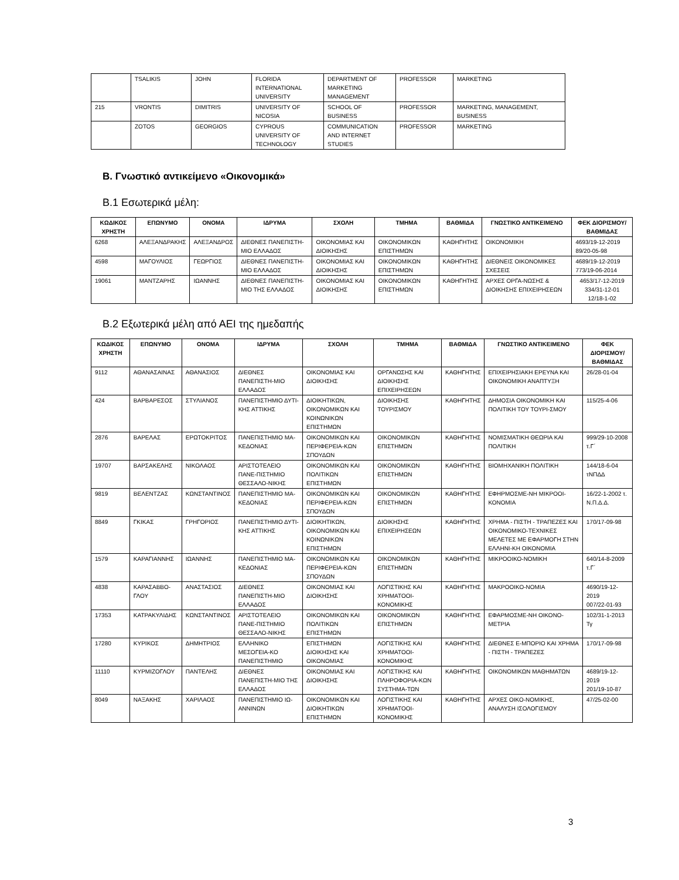| | TSALIKIS | JOHN | FLORIDA INTERNATIONAL UNIVERSITY | DEPARTMENT OF MARKETING MANAGEMENT | PROFESSOR | MARKETING |
| 215 | VRONTIS | DIMITRIS | UNIVERSITY OF NICOSIA | SCHOOL OF BUSINESS | PROFESSOR | MARKETING, MANAGEMENT, BUSINESS |
| | ZOTOS | GEORGIOS | CYPROUS UNIVERSITY OF TECHNOLOGY | COMMUNICATION AND INTERNET STUDIES | PROFESSOR | MARKETING |
Β. Γνωστικό αντικείμενο «Οικονομικά»
Β.1 Εσωτερικά μέλη:
| ΚΩΔΙΚΟΣ ΧΡΗΣΤΗ | ΕΠΩΝΥΜΟ | ΟΝΟΜΑ | ΙΔΡΥΜΑ | ΣΧΟΛΗ | ΤΜΗΜΑ | ΒΑΘΜΙΔΑ | ΓΝΩΣΤΙΚΟ ΑΝΤΙΚΕΙΜΕΝΟ | ΦΕΚ ΔΙΟΡΙΣΜΟΥ/ ΒΑΘΜΙΔΑΣ |
| --- | --- | --- | --- | --- | --- | --- | --- | --- |
| 6268 | ΑΛΕΞΑΝΔΡΑΚΗΣ | ΑΛΕΞΑΝΔΡΟΣ | ΔΙΕΘΝΕΣ ΠΑΝΕΠΙΣΤΗ-ΜΙΟ ΕΛΛΑΔΟΣ | ΟΙΚΟΝΟΜΙΑΣ ΚΑΙ ΔΙΟΙΚΗΣΗΣ | ΟΙΚΟΝΟΜΙΚΩΝ ΕΠΙΣΤΗΜΩΝ | ΚΑΘΗΓΗΤΗΣ | ΟΙΚΟΝΟΜΙΚΗ | 4693/19-12-2019 89/20-05-98 |
| 4598 | ΜΑΓΟΥΛΙΟΣ | ΓΕΩΡΓΙΟΣ | ΔΙΕΘΝΕΣ ΠΑΝΕΠΙΣΤΗ-ΜΙΟ ΕΛΛΑΔΟΣ | ΟΙΚΟΝΟΜΙΑΣ ΚΑΙ ΔΙΟΙΚΗΣΗΣ | ΟΙΚΟΝΟΜΙΚΩΝ ΕΠΙΣΤΗΜΩΝ | ΚΑΘΗΓΗΤΗΣ | ΔΙΕΘΝΕΙΣ ΟΙΚΟΝΟΜΙΚΕΣ ΣΧΕΣΕΙΣ | 4689/19-12-2019 773/19-06-2014 |
| 19061 | ΜΑΝΤΖΑΡΗΣ | ΙΩΑΝΝΗΣ | ΔΙΕΘΝΕΣ ΠΑΝΕΠΙΣΤΗ-ΜΙΟ ΤΗΣ ΕΛΛΑΔΟΣ | ΟΙΚΟΝΟΜΙΑΣ ΚΑΙ ΔΙΟΙΚΗΣΗΣ | ΟΙΚΟΝΟΜΙΚΩΝ ΕΠΙΣΤΗΜΩΝ | ΚΑΘΗΓΗΤΗΣ | ΑΡΧΕΣ ΟΡΓΑ-ΝΩΣΗΣ & ΔΙΟΙΚΗΣΗΣ ΕΠΙΧΕΙΡΗΣΕΩΝ | 4653/17-12-2019 334/31-12-01 12/18-1-02 |
Β.2 Εξωτερικά μέλη από ΑΕΙ της ημεδαπής
| ΚΩΔΙΚΟΣ ΧΡΗΣΤΗ | ΕΠΩΝΥΜΟ | ΟΝΟΜΑ | ΙΔΡΥΜΑ | ΣΧΟΛΗ | ΤΜΗΜΑ | ΒΑΘΜΙΔΑ | ΓΝΩΣΤΙΚΟ ΑΝΤΙΚΕΙΜΕΝΟ | ΦΕΚ ΔΙΟΡΙΣΜΟΥ/ ΒΑΘΜΙΔΑΣ |
| --- | --- | --- | --- | --- | --- | --- | --- | --- |
| 9112 | ΑΘΑΝΑΣΑΙΝΑΣ | ΑΘΑΝΑΣΙΟΣ | ΔΙΕΘΝΕΣ ΠΑΝΕΠΙΣΤΗ-ΜΙΟ ΕΛΛΑΔΟΣ | ΟΙΚΟΝΟΜΙΑΣ ΚΑΙ ΔΙΟΙΚΗΣΗΣ | ΟΡΓΑΝΩΣΗΣ ΚΑΙ ΔΙΟΙΚΗΣΗΣ ΕΠΙΧΕΙΡΗΣΕΩΝ | ΚΑΘΗΓΗΤΗΣ | ΕΠΙΧΕΙΡΗΣΙΑΚΗ ΕΡΕΥΝΑ ΚΑΙ ΟΙΚΟΝΟΜΙΚΗ ΑΝΑΠΤΥΞΗ | 26/28-01-04 |
| 424 | ΒΑΡΒΑΡΕΣΟΣ | ΣΤΥΛΙΑΝΟΣ | ΠΑΝΕΠΙΣΤΗΜΙΟ ΔΥΤΙ-ΚΗΣ ΑΤΤΙΚΗΣ | ΔΙΟΙΚΗΤΙΚΩΝ, ΟΙΚΟΝΟΜΙΚΩΝ ΚΑΙ ΚΟΙΝΩΝΙΚΩΝ ΕΠΙΣΤΗΜΩΝ | ΔΙΟΙΚΗΣΗΣ ΤΟΥΡΙΣΜΟΥ | ΚΑΘΗΓΗΤΗΣ | ΔΗΜΟΣΙΑ ΟΙΚΟΝΟΜΙΚΗ ΚΑΙ ΠΟΛΙΤΙΚΗ ΤΟΥ ΤΟΥΡΙ-ΣΜΟΥ | 115/25-4-06 |
| 2876 | ΒΑΡΕΛΑΣ | ΕΡΩΤΟΚΡΙΤΟΣ | ΠΑΝΕΠΙΣΤΗΜΙΟ ΜΑ-ΚΕΔΟΝΙΑΣ | ΟΙΚΟΝΟΜΙΚΩΝ ΚΑΙ ΠΕΡΙΦΕΡΕΙΑ-ΚΩΝ ΣΠΟΥΔΩΝ | ΟΙΚΟΝΟΜΙΚΩΝ ΕΠΙΣΤΗΜΩΝ | ΚΑΘΗΓΗΤΗΣ | ΝΟΜΙΣΜΑΤΙΚΗ ΘΕΩΡΙΑ ΚΑΙ ΠΟΛΙΤΙΚΗ | 999/29-10-2008 τ.Γ΄ |
| 19707 | ΒΑΡΣΑΚΕΛΗΣ | ΝΙΚΟΛΑΟΣ | ΑΡΙΣΤΟΤΕΛΕΙΟ ΠΑΝΕ-ΠΙΣΤΗΜΙΟ ΘΕΣΣΑΛΟ-ΝΙΚΗΣ | ΟΙΚΟΝΟΜΙΚΩΝ ΚΑΙ ΠΟΛΙΤΙΚΩΝ ΕΠΙΣΤΗΜΩΝ | ΟΙΚΟΝΟΜΙΚΩΝ ΕΠΙΣΤΗΜΩΝ | ΚΑΘΗΓΗΤΗΣ | ΒΙΟΜΗΧΑΝΙΚΗ ΠΟΛΙΤΙΚΗ | 144/18-6-04 τΝΠΔΔ |
| 9819 | ΒΕΛΕΝΤΖΑΣ | ΚΩΝΣΤΑΝΤΙΝΟΣ | ΠΑΝΕΠΙΣΤΗΜΙΟ ΜΑ-ΚΕΔΟΝΙΑΣ | ΟΙΚΟΝΟΜΙΚΩΝ ΚΑΙ ΠΕΡΙΦΕΡΕΙΑ-ΚΩΝ ΣΠΟΥΔΩΝ | ΟΙΚΟΝΟΜΙΚΩΝ ΕΠΙΣΤΗΜΩΝ | ΚΑΘΗΓΗΤΗΣ | ΕΦΗΡΜΟΣΜΕ-ΝΗ ΜΙΚΡΟΟΙ-ΚΟΝΟΜΙΑ | 16/22-1-2002 τ. Ν.Π.Δ.Δ. |
| 8849 | ΓΚΙΚΑΣ | ΓΡΗΓΟΡΙΟΣ | ΠΑΝΕΠΙΣΤΗΜΙΟ ΔΥΤΙ-ΚΗΣ ΑΤΤΙΚΗΣ | ΔΙΟΙΚΗΤΙΚΩΝ, ΟΙΚΟΝΟΜΙΚΩΝ ΚΑΙ ΚΟΙΝΩΝΙΚΩΝ ΕΠΙΣΤΗΜΩΝ | ΔΙΟΙΚΗΣΗΣ ΕΠΙΧΕΙΡΗΣΕΩΝ | ΚΑΘΗΓΗΤΗΣ | ΧΡΗΜΑ - ΠΙΣΤΗ - ΤΡΑΠΕΖΕΣ ΚΑΙ ΟΙΚΟΝΟΜΙΚΟ-ΤΕΧΝΙΚΕΣ ΜΕΛΕΤΕΣ ΜΕ ΕΦΑΡΜΟΓΗ ΣΤΗΝ ΕΛΛΗΝΙ-ΚΗ ΟΙΚΟΝΟΜΙΑ | 170/17-09-98 |
| 1579 | ΚΑΡΑΓΙΑΝΝΗΣ | ΙΩΑΝΝΗΣ | ΠΑΝΕΠΙΣΤΗΜΙΟ ΜΑ-ΚΕΔΟΝΙΑΣ | ΟΙΚΟΝΟΜΙΚΩΝ ΚΑΙ ΠΕΡΙΦΕΡΕΙΑ-ΚΩΝ ΣΠΟΥΔΩΝ | ΟΙΚΟΝΟΜΙΚΩΝ ΕΠΙΣΤΗΜΩΝ | ΚΑΘΗΓΗΤΗΣ | ΜΙΚΡΟΟΙΚΟ-ΝΟΜΙΚΗ | 640/14-8-2009 τ.Γ΄ |
| 4838 | ΚΑΡΑΣΑΒΒΟ-ΓΛΟΥ | ΑΝΑΣΤΑΣΙΟΣ | ΔΙΕΘΝΕΣ ΠΑΝΕΠΙΣΤΗ-ΜΙΟ ΕΛΛΑΔΟΣ | ΟΙΚΟΝΟΜΙΑΣ ΚΑΙ ΔΙΟΙΚΗΣΗΣ | ΛΟΓΙΣΤΙΚΗΣ ΚΑΙ ΧΡΗΜΑΤΟΟΙ-ΚΟΝΟΜΙΚΗΣ | ΚΑΘΗΓΗΤΗΣ | ΜΑΚΡΟΟΙΚΟ-ΝΟΜΙΑ | 4690/19-12-2019 007/22-01-93 |
| 17353 | ΚΑΤΡΑΚΥΛΙΔΗΣ | ΚΩΝΣΤΑΝΤΙΝΟΣ | ΑΡΙΣΤΟΤΕΛΕΙΟ ΠΑΝΕ-ΠΙΣΤΗΜΙΟ ΘΕΣΣΑΛΟ-ΝΙΚΗΣ | ΟΙΚΟΝΟΜΙΚΩΝ ΚΑΙ ΠΟΛΙΤΙΚΩΝ ΕΠΙΣΤΗΜΩΝ | ΟΙΚΟΝΟΜΙΚΩΝ ΕΠΙΣΤΗΜΩΝ | ΚΑΘΗΓΗΤΗΣ | ΕΦΑΡΜΟΣΜΕ-ΝΗ ΟΙΚΟΝΟ-ΜΕΤΡΙΑ | 102/31-1-2013 Τγ |
| 17280 | ΚΥΡΙΚΟΣ | ΔΗΜΗΤΡΙΟΣ | ΕΛΛΗΝΙΚΟ ΜΕΣΟΓΕΙΑ-ΚΟ ΠΑΝΕΠΙΣΤΗΜΙΟ | ΕΠΙΣΤΗΜΩΝ ΔΙΟΙΚΗΣΗΣ ΚΑΙ ΟΙΚΟΝΟΜΙΑΣ | ΛΟΓΙΣΤΙΚΗΣ ΚΑΙ ΧΡΗΜΑΤΟΟΙ-ΚΟΝΟΜΙΚΗΣ | ΚΑΘΗΓΗΤΗΣ | ΔΙΕΘΝΕΣ Ε-ΜΠΟΡΙΟ ΚΑΙ ΧΡΗΜΑ - ΠΙΣΤΗ - ΤΡΑΠΕΖΕΣ | 170/17-09-98 |
| 11110 | ΚΥΡΜΙΖΟΓΛΟΥ | ΠΑΝΤΕΛΗΣ | ΔΙΕΘΝΕΣ ΠΑΝΕΠΙΣΤΗ-ΜΙΟ ΤΗΣ ΕΛΛΑΔΟΣ | ΟΙΚΟΝΟΜΙΑΣ ΚΑΙ ΔΙΟΙΚΗΣΗΣ | ΛΟΓΙΣΤΙΚΗΣ ΚΑΙ ΠΛΗΡΟΦΟΡΙΑ-ΚΩΝ ΣΥΣΤΗΜΑ-ΤΩΝ | ΚΑΘΗΓΗΤΗΣ | ΟΙΚΟΝΟΜΙΚΩΝ ΜΑΘΗΜΑΤΩΝ | 4689/19-12-2019 201/19-10-87 |
| 8049 | ΝΑΞΑΚΗΣ | ΧΑΡΙΛΑΟΣ | ΠΑΝΕΠΙΣΤΗΜΙΟ ΙΩ-ΑΝΝΙΝΩΝ | ΟΙΚΟΝΟΜΙΚΩΝ ΚΑΙ ΔΙΟΙΚΗΤΙΚΩΝ ΕΠΙΣΤΗΜΩΝ | ΛΟΓΙΣΤΙΚΗΣ ΚΑΙ ΧΡΗΜΑΤΟΟΙ-ΚΟΝΟΜΙΚΗΣ | ΚΑΘΗΓΗΤΗΣ | ΑΡΧΕΣ ΟΙΚΟ-ΝΟΜΙΚΗΣ, ΑΝΑΛΥΣΗ ΙΣΟΛΟΓΙΣΜΟΥ | 47/25-02-00 |
3